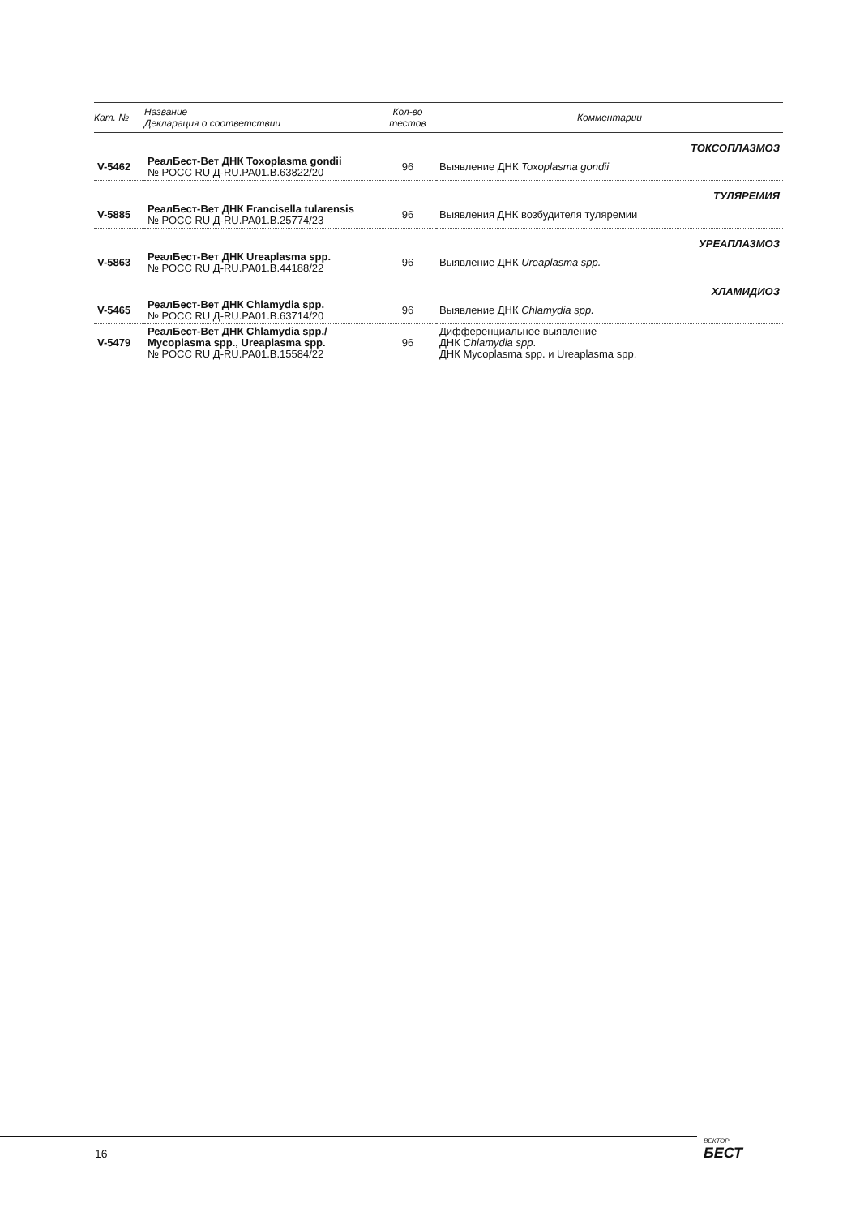| Кат. № | Название Декларация о соответствии | Кол-во тестов | Комментарии |
| --- | --- | --- | --- |
| ТОКСОПЛАЗМОЗ | | | |
| V-5462 | РеалБест-Вет ДНК Toxoplasma gondii № РОСС RU Д-RU.PA01.B.63822/20 | 96 | Выявление ДНК Toxoplasma gondii |
| ТУЛЯРЕМИЯ | | | |
| V-5885 | РеалБест-Вет ДНК Francisella tularensis № РОСС RU Д-RU.PA01.B.25774/23 | 96 | Выявления ДНК возбудителя туляремии |
| УРЕАПЛАЗМОЗ | | | |
| V-5863 | РеалБест-Вет ДНК Ureaplasma spp. № РОСС RU Д-RU.PA01.B.44188/22 | 96 | Выявление ДНК Ureaplasma spp. |
| ХЛАМИДИОЗ | | | |
| V-5465 | РеалБест-Вет ДНК Chlamydia spp. № РОСС RU Д-RU.PA01.B.63714/20 | 96 | Выявление ДНК Chlamydia spp. |
| V-5479 | РеалБест-Вет ДНК Chlamydia spp./ Mycoplasma spp., Ureaplasma spp. № РОСС RU Д-RU.PA01.B.15584/22 | 96 | Дифференциальное выявление ДНК Chlamydia spp . ДНК Mycoplasma spp. и Ureaplasma spp. |
16 ВЕКТОР
БЕСТ